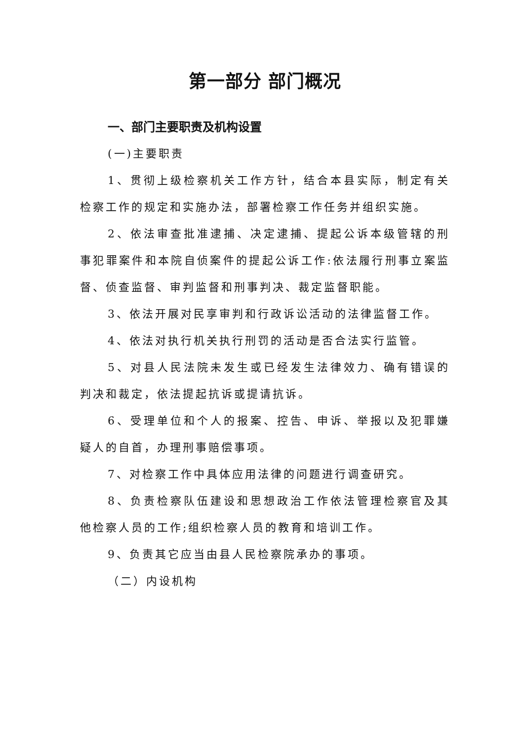第一部分 部门概况
一、部门主要职责及机构设置
(一)主要职责
1、贯彻上级检察机关工作方针，结合本县实际，制定有关检察工作的规定和实施办法，部署检察工作任务并组织实施。
2、依法审查批准逮捕、决定逮捕、提起公诉本级管辖的刑事犯罪案件和本院自侦案件的提起公诉工作:依法履行刑事立案监督、侦查监督、审判监督和刑事判决、裁定监督职能。
3、依法开展对民享审判和行政诉讼活动的法律监督工作。
4、依法对执行机关执行刑罚的活动是否合法实行监管。
5、对县人民法院未发生或已经发生法律效力、确有错误的判决和裁定，依法提起抗诉或提请抗诉。
6、受理单位和个人的报案、控告、申诉、举报以及犯罪嫌疑人的自首，办理刑事赔偿事项。
7、对检察工作中具体应用法律的问题进行调查研究。
8、负责检察队伍建设和思想政治工作依法管理检察官及其他检察人员的工作;组织检察人员的教育和培训工作。
9、负责其它应当由县人民检察院承办的事项。
（二）内设机构